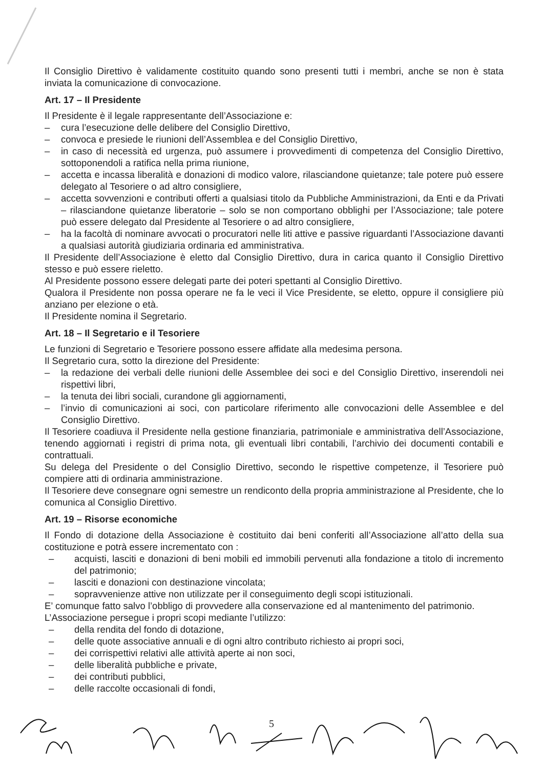Il Consiglio Direttivo è validamente costituito quando sono presenti tutti i membri, anche se non è stata inviata la comunicazione di convocazione.
Art. 17 – Il Presidente
Il Presidente è il legale rappresentante dell’Associazione e:
– cura l’esecuzione delle delibere del Consiglio Direttivo,
– convoca e presiede le riunioni dell’Assemblea e del Consiglio Direttivo,
– in caso di necessità ed urgenza, può assumere i provvedimenti di competenza del Consiglio Direttivo, sottoponendoli a ratifica nella prima riunione,
– accetta e incassa liberalità e donazioni di modico valore, rilasciandone quietanze; tale potere può essere delegato al Tesoriere o ad altro consigliere,
– accetta sovvenzioni e contributi offerti a qualsiasi titolo da Pubbliche Amministrazioni, da Enti e da Privati – rilasciandone quietanze liberatorie – solo se non comportano obblighi per l’Associazione; tale potere può essere delegato dal Presidente al Tesoriere o ad altro consigliere,
– ha la facoltà di nominare avvocati o procuratori nelle liti attive e passive riguardanti l’Associazione davanti a qualsiasi autorità giudiziaria ordinaria ed amministrativa.
Il Presidente dell’Associazione è eletto dal Consiglio Direttivo, dura in carica quanto il Consiglio Direttivo stesso e può essere rieletto.
Al Presidente possono essere delegati parte dei poteri spettanti al Consiglio Direttivo.
Qualora il Presidente non possa operare ne fa le veci il Vice Presidente, se eletto, oppure il consigliere più anziano per elezione o età.
Il Presidente nomina il Segretario.
Art. 18 – Il Segretario e il Tesoriere
Le funzioni di Segretario e Tesoriere possono essere affidate alla medesima persona.
Il Segretario cura, sotto la direzione del Presidente:
– la redazione dei verbali delle riunioni delle Assemblee dei soci e del Consiglio Direttivo, inserendoli nei rispettivi libri,
– la tenuta dei libri sociali, curandone gli aggiornamenti,
– l’invio di comunicazioni ai soci, con particolare riferimento alle convocazioni delle Assemblee e del Consiglio Direttivo.
Il Tesoriere coadiuva il Presidente nella gestione finanziaria, patrimoniale e amministrativa dell’Associazione, tenendo aggiornati i registri di prima nota, gli eventuali libri contabili, l’archivio dei documenti contabili e contrattuali.
Su delega del Presidente o del Consiglio Direttivo, secondo le rispettive competenze, il Tesoriere può compiere atti di ordinaria amministrazione.
Il Tesoriere deve consegnare ogni semestre un rendiconto della propria amministrazione al Presidente, che lo comunica al Consiglio Direttivo.
Art. 19 – Risorse economiche
Il Fondo di dotazione della Associazione è costituito dai beni conferiti all’Associazione all’atto della sua costituzione e potrà essere incrementato con :
– acquisti, lasciti e donazioni di beni mobili ed immobili pervenuti alla fondazione a titolo di incremento del patrimonio;
– lasciti e donazioni con destinazione vincolata;
– sopravvenienze attive non utilizzate per il conseguimento degli scopi istituzionali.
E’ comunque fatto salvo l’obbligo di provvedere alla conservazione ed al mantenimento del patrimonio.
L’Associazione persegue i propri scopi mediante l’utilizzo:
– della rendita del fondo di dotazione,
– delle quote associative annuali e di ogni altro contributo richiesto ai propri soci,
– dei corrispettivi relativi alle attività aperte ai non soci,
– delle liberalità pubbliche e private,
– dei contributi pubblici,
– delle raccolte occasionali di fondi,
5